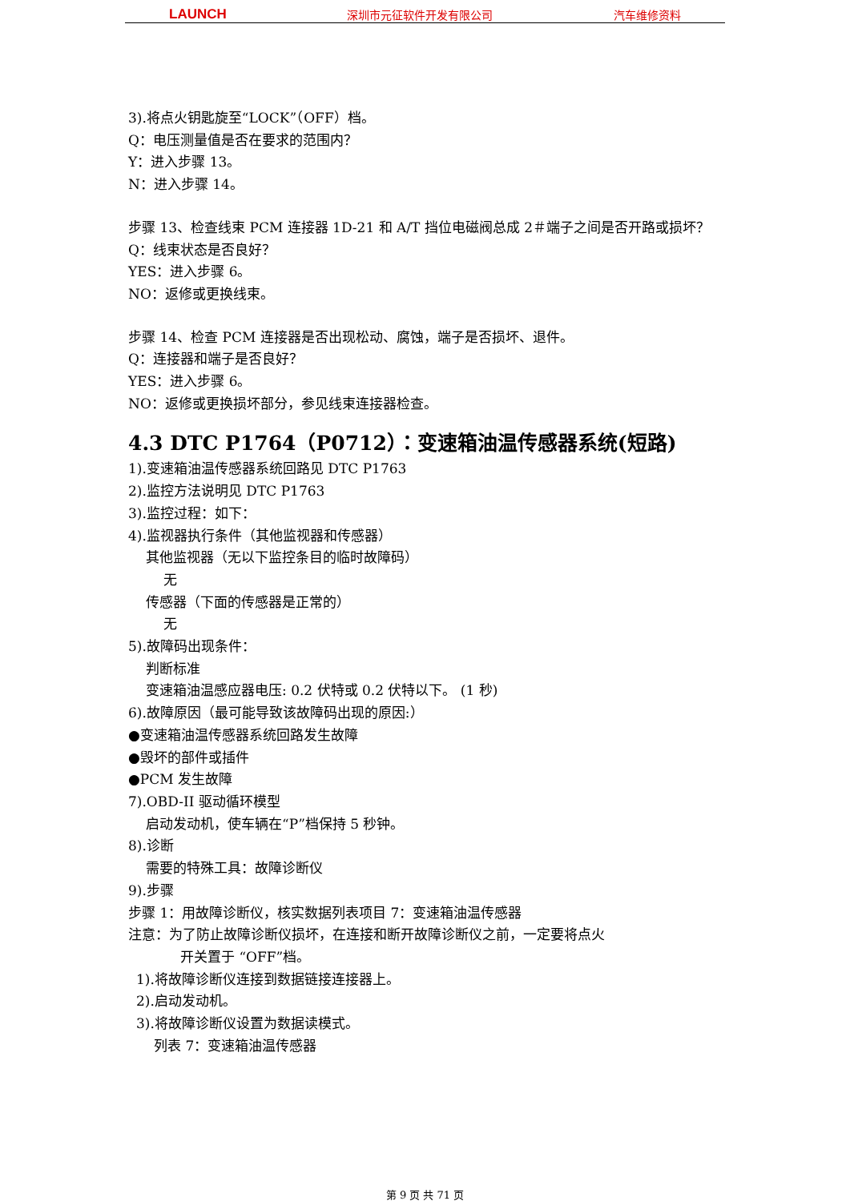LAUNCH 深圳市元征软件开发有限公司 汽车维修资料
3).将点火钥匙旋至“LOCK”（OFF）档。
Q：电压测量值是否在要求的范围内？
Y：进入步骤 13。
N：进入步骤 14。
步骤 13、检查线束 PCM 连接器 1D-21 和 A/T 挡位电磁阀总成 2＃端子之间是否开路或损坏？
Q：线束状态是否良好？
YES：进入步骤 6。
NO：返修或更换线束。
步骤 14、检查 PCM 连接器是否出现松动、腐蚀，端子是否损坏、退件。
Q：连接器和端子是否良好？
YES：进入步骤 6。
NO：返修或更换损坏部分，参见线束连接器检查。
4.3 DTC P1764（P0712）：变速箱油温传感器系统(短路)
1).变速箱油温传感器系统回路见 DTC P1763
2).监控方法说明见 DTC P1763
3).监控过程：如下：
4).监视器执行条件（其他监视器和传感器）
其他监视器（无以下监控条目的临时故障码）
无
传感器（下面的传感器是正常的）
无
5).故障码出现条件：
判断标准
变速箱油温感应器电压: 0.2 伏特或 0.2 伏特以下。 (1 秒)
6).故障原因（最可能导致该故障码出现的原因:）
●变速箱油温传感器系统回路发生故障
●毁坏的部件或插件
●PCM 发生故障
7).OBD-II 驱动循环模型
启动发动机，使车辆在“P”档保持 5 秒钟。
8).诊断
需要的特殊工具：故障诊断仪
9).步骤
步骤 1：用故障诊断仪，核实数据列表项目 7：变速箱油温传感器
注意：为了防止故障诊断仪损坏，在连接和断开故障诊断仪之前，一定要将点火
开关置于 “OFF”档。
1).将故障诊断仪连接到数据链接连接器上。
2).启动发动机。
3).将故障诊断仪设置为数据读模式。
列表 7：变速箱油温传感器
第 9 页 共 71 页